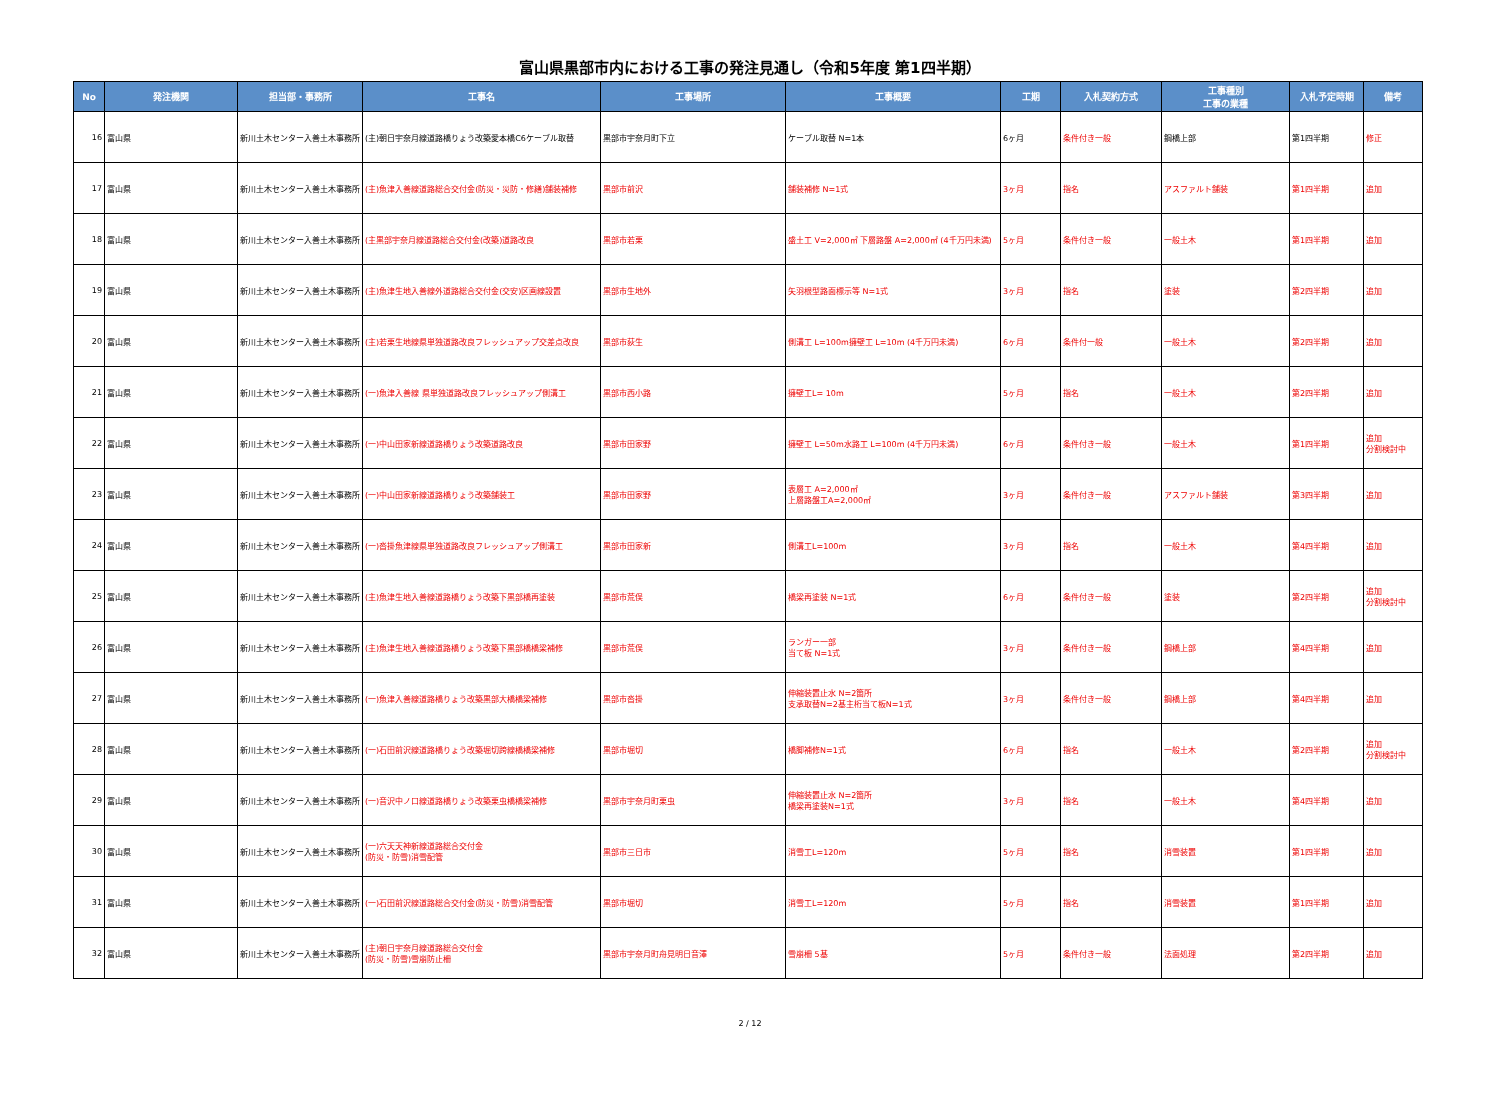富山県黒部市内における工事の発注見通し（令和5年度 第1四半期）
| No | 発注機関 | 担当部・事務所 | 工事名 | 工事場所 | 工事概要 | 工期 | 入札契約方式 | 工事種別 工事の業種 | 入札予定時期 | 備考 |
| --- | --- | --- | --- | --- | --- | --- | --- | --- | --- | --- |
| 16 | 富山県 | 新川土木センター入善土木事務所 | (主)朝日宇奈月線道路橋りょう改築愛本橋C6ケーブル取替 | 黒部市宇奈月町下立 | ケーブル取替 N=1本 | 6ヶ月 | 条件付き一般 | 鋼橋上部 | 第1四半期 | 修正 |
| 17 | 富山県 | 新川土木センター入善土木事務所 | (主)魚津入善線道路総合交付金(防災・災防・修繕)舗装補修 | 黒部市前沢 | 舗装補修 N=1式 | 3ヶ月 | 指名 | アスファルト舗装 | 第1四半期 | 追加 |
| 18 | 富山県 | 新川土木センター入善土木事務所 | (主黒部宇奈月線道路総合交付金(改築)道路改良 | 黒部市若栗 | 盛土工 V=2,000㎥ 下層路盤 A=2,000㎡ (4千万円未満) | 5ヶ月 | 条件付き一般 | 一般土木 | 第1四半期 | 追加 |
| 19 | 富山県 | 新川土木センター入善土木事務所 | (主)魚津生地入善線外道路総合交付金(交安)区画線設置 | 黒部市生地外 | 矢羽根型路面標示等 N=1式 | 3ヶ月 | 指名 | 塗装 | 第2四半期 | 追加 |
| 20 | 富山県 | 新川土木センター入善土木事務所 | (主)若栗生地線県単独道路改良フレッシュアップ交差点改良 | 黒部市荻生 | 側溝工 L=100m擁壁工 L=10m (4千万円未満) | 6ヶ月 | 条件付一般 | 一般土木 | 第2四半期 | 追加 |
| 21 | 富山県 | 新川土木センター入善土木事務所 | (一)魚津入善線 県単独道路改良フレッシュアップ側溝工 | 黒部市西小路 | 擁壁工L= 10m | 5ヶ月 | 指名 | 一般土木 | 第2四半期 | 追加 |
| 22 | 富山県 | 新川土木センター入善土木事務所 | (一)中山田家新線道路橋りょう改築道路改良 | 黒部市田家野 | 擁壁工 L=50m水路工 L=100m (4千万円未満) | 6ヶ月 | 条件付き一般 | 一般土木 | 第1四半期 | 追加 分割検討中 |
| 23 | 富山県 | 新川土木センター入善土木事務所 | (一)中山田家新線道路橋りょう改築舗装工 | 黒部市田家野 | 表層工 A=2,000㎡ 上層路盤工A=2,000㎡ | 3ヶ月 | 条件付き一般 | アスファルト舗装 | 第3四半期 | 追加 |
| 24 | 富山県 | 新川土木センター入善土木事務所 | (一)沓掛魚津線県単独道路改良フレッシュアップ側溝工 | 黒部市田家新 | 側溝工L=100m | 3ヶ月 | 指名 | 一般土木 | 第4四半期 | 追加 |
| 25 | 富山県 | 新川土木センター入善土木事務所 | (主)魚津生地入善線道路橋りょう改築下黒部橋再塗装 | 黒部市荒俣 | 橋梁再塗装 N=1式 | 6ヶ月 | 条件付き一般 | 塗装 | 第2四半期 | 追加 分割検討中 |
| 26 | 富山県 | 新川土木センター入善土木事務所 | (主)魚津生地入善線道路橋りょう改築下黒部橋橋梁補修 | 黒部市荒俣 | ランガー一部 当て板 N=1式 | 3ヶ月 | 条件付き一般 | 鋼橋上部 | 第4四半期 | 追加 |
| 27 | 富山県 | 新川土木センター入善土木事務所 | (一)魚津入善線道路橋りょう改築黒部大橋橋梁補修 | 黒部市沓掛 | 伸縮装置止水 N=2箇所 支承取替N=2基主桁当て板N=1式 | 3ヶ月 | 条件付き一般 | 鋼橋上部 | 第4四半期 | 追加 |
| 28 | 富山県 | 新川土木センター入善土木事務所 | (一)石田前沢線道路橋りょう改築堀切跨線橋橋梁補修 | 黒部市堀切 | 橋脚補修N=1式 | 6ヶ月 | 指名 | 一般土木 | 第2四半期 | 追加 分割検討中 |
| 29 | 富山県 | 新川土木センター入善土木事務所 | (一)音沢中ノ口線道路橋りょう改築栗虫橋橋梁補修 | 黒部市宇奈月町栗虫 | 伸縮装置止水 N=2箇所 橋梁再塗装N=1式 | 3ヶ月 | 指名 | 一般土木 | 第4四半期 | 追加 |
| 30 | 富山県 | 新川土木センター入善土木事務所 | (一)六天天神新線道路総合交付金 (防災・防雪)消雪配管 | 黒部市三日市 | 消雪工L=120m | 5ヶ月 | 指名 | 消雪装置 | 第1四半期 | 追加 |
| 31 | 富山県 | 新川土木センター入善土木事務所 | (一)石田前沢線道路総合交付金(防災・防雪)消雪配管 | 黒部市堀切 | 消雪工L=120m | 5ヶ月 | 指名 | 消雪装置 | 第1四半期 | 追加 |
| 32 | 富山県 | 新川土木センター入善土木事務所 | (主)朝日宇奈月線道路総合交付金 (防災・防雪)雪崩防止柵 | 黒部市宇奈月町舟見明日音澤 | 雪崩柵 5基 | 5ヶ月 | 条件付き一般 | 法面処理 | 第2四半期 | 追加 |
2 / 12